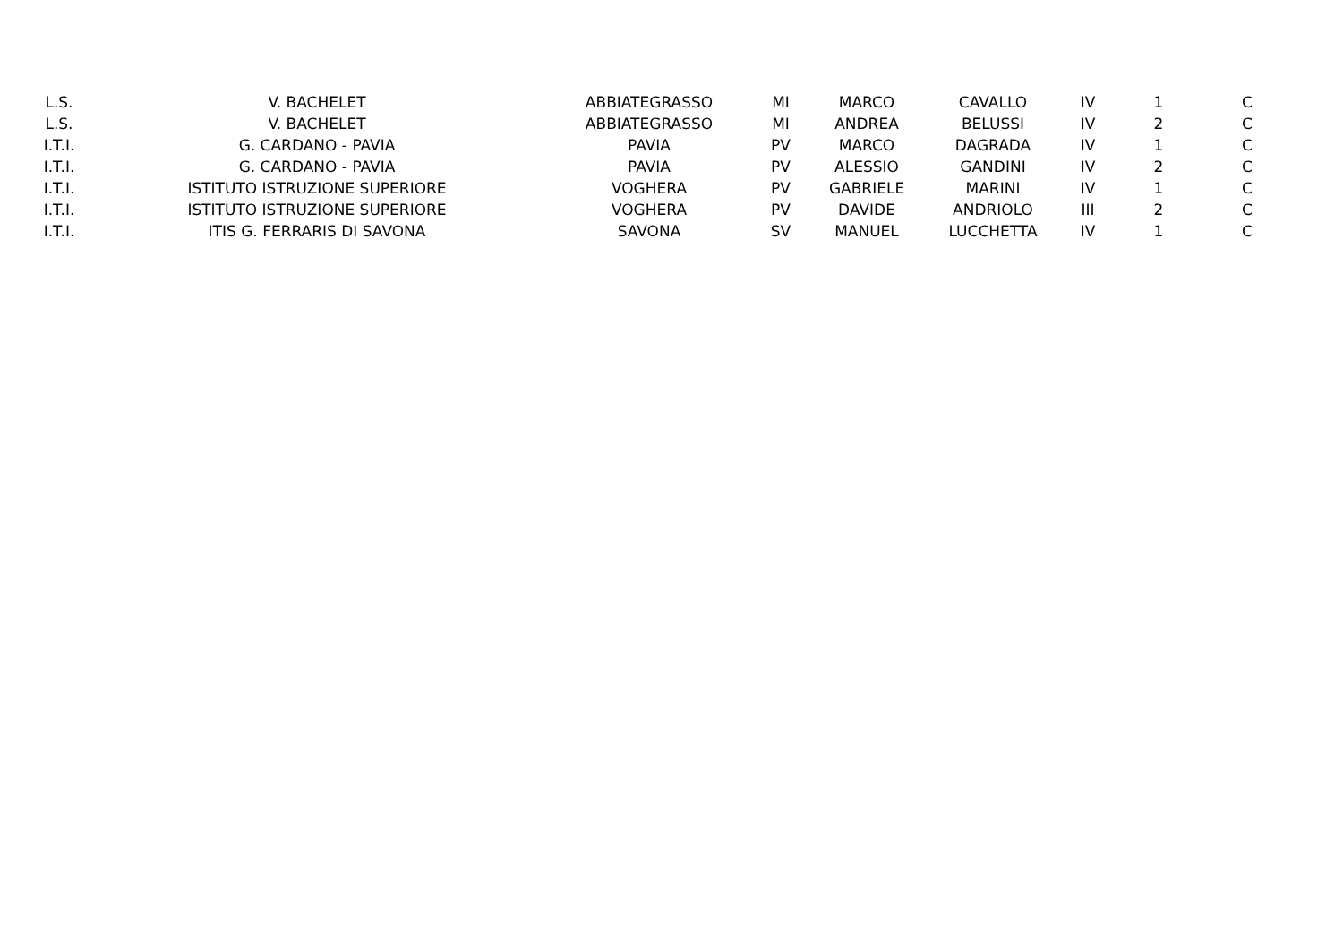| L.S. | V. BACHELET | ABBIATEGRASSO | MI | MARCO | CAVALLO | IV | 1 | C |
| L.S. | V. BACHELET | ABBIATEGRASSO | MI | ANDREA | BELUSSI | IV | 2 | C |
| I.T.I. | G. CARDANO - PAVIA | PAVIA | PV | MARCO | DAGRADA | IV | 1 | C |
| I.T.I. | G. CARDANO - PAVIA | PAVIA | PV | ALESSIO | GANDINI | IV | 2 | C |
| I.T.I. | ISTITUTO ISTRUZIONE SUPERIORE | VOGHERA | PV | GABRIELE | MARINI | IV | 1 | C |
| I.T.I. | ISTITUTO ISTRUZIONE SUPERIORE | VOGHERA | PV | DAVIDE | ANDRIOLO | III | 2 | C |
| I.T.I. | ITIS G. FERRARIS DI SAVONA | SAVONA | SV | MANUEL | LUCCHETTA | IV | 1 | C |